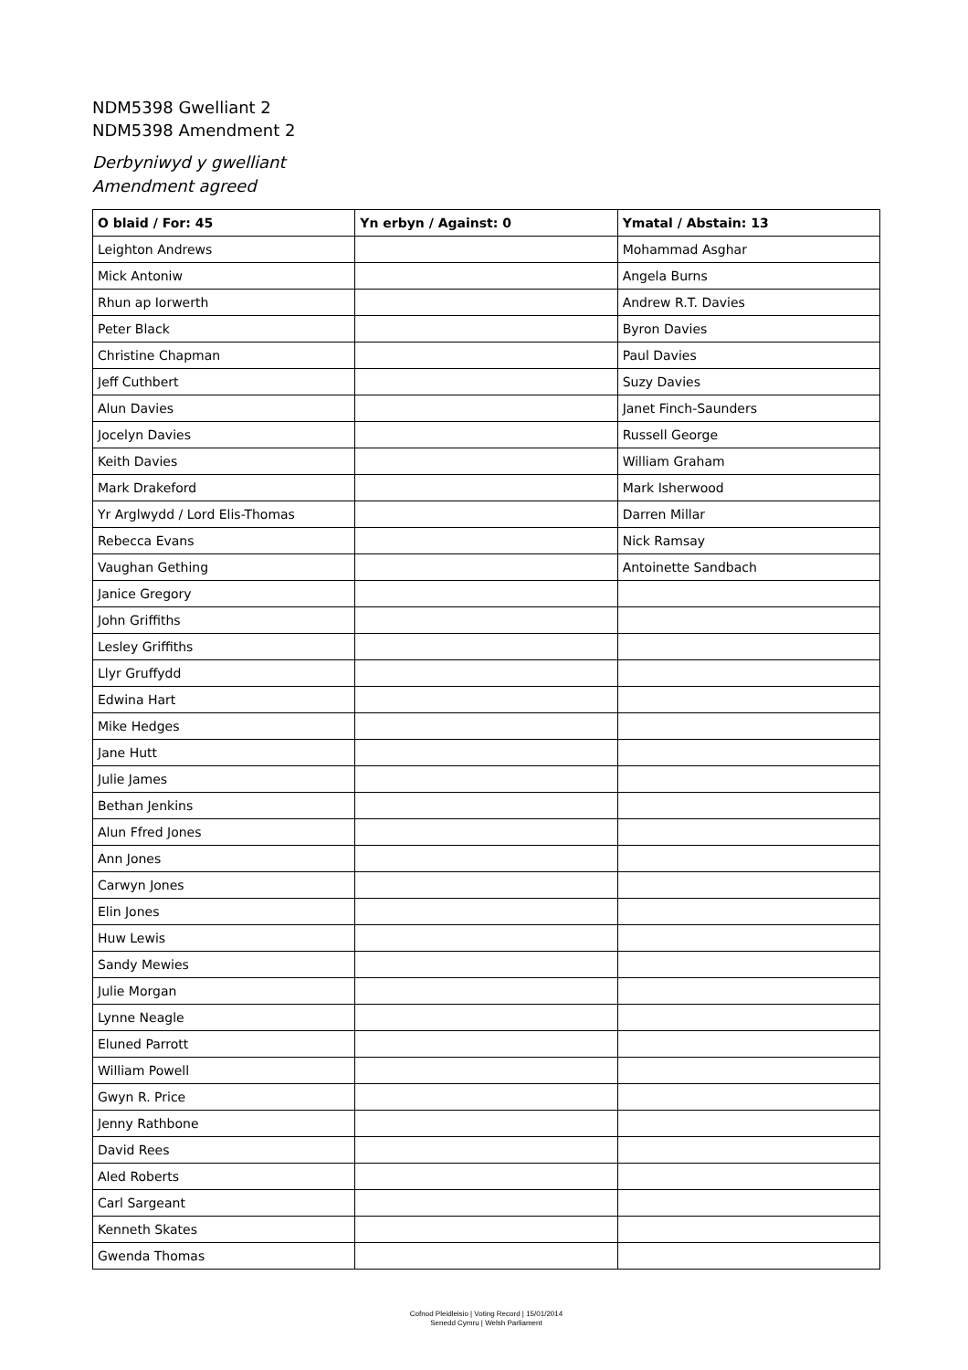NDM5398 Gwelliant 2
NDM5398 Amendment 2
Derbyniwyd y gwelliant
Amendment agreed
| O blaid / For: 45 | Yn erbyn / Against: 0 | Ymatal / Abstain: 13 |
| --- | --- | --- |
| Leighton Andrews | | Mohammad Asghar |
| Mick Antoniw | | Angela Burns |
| Rhun ap Iorwerth | | Andrew R.T. Davies |
| Peter Black | | Byron Davies |
| Christine Chapman | | Paul Davies |
| Jeff Cuthbert | | Suzy Davies |
| Alun Davies | | Janet Finch-Saunders |
| Jocelyn Davies | | Russell George |
| Keith Davies | | William Graham |
| Mark Drakeford | | Mark Isherwood |
| Yr Arglwydd / Lord Elis-Thomas | | Darren Millar |
| Rebecca Evans | | Nick Ramsay |
| Vaughan Gething | | Antoinette Sandbach |
| Janice Gregory | | |
| John Griffiths | | |
| Lesley Griffiths | | |
| Llyr Gruffydd | | |
| Edwina Hart | | |
| Mike Hedges | | |
| Jane Hutt | | |
| Julie James | | |
| Bethan Jenkins | | |
| Alun Ffred Jones | | |
| Ann Jones | | |
| Carwyn Jones | | |
| Elin Jones | | |
| Huw Lewis | | |
| Sandy Mewies | | |
| Julie Morgan | | |
| Lynne Neagle | | |
| Eluned Parrott | | |
| William Powell | | |
| Gwyn R. Price | | |
| Jenny Rathbone | | |
| David Rees | | |
| Aled Roberts | | |
| Carl Sargeant | | |
| Kenneth Skates | | |
| Gwenda Thomas | | |
Cofnod Pleidleisio | Voting Record | 15/01/2014
Senedd Cymru | Welsh Parliament